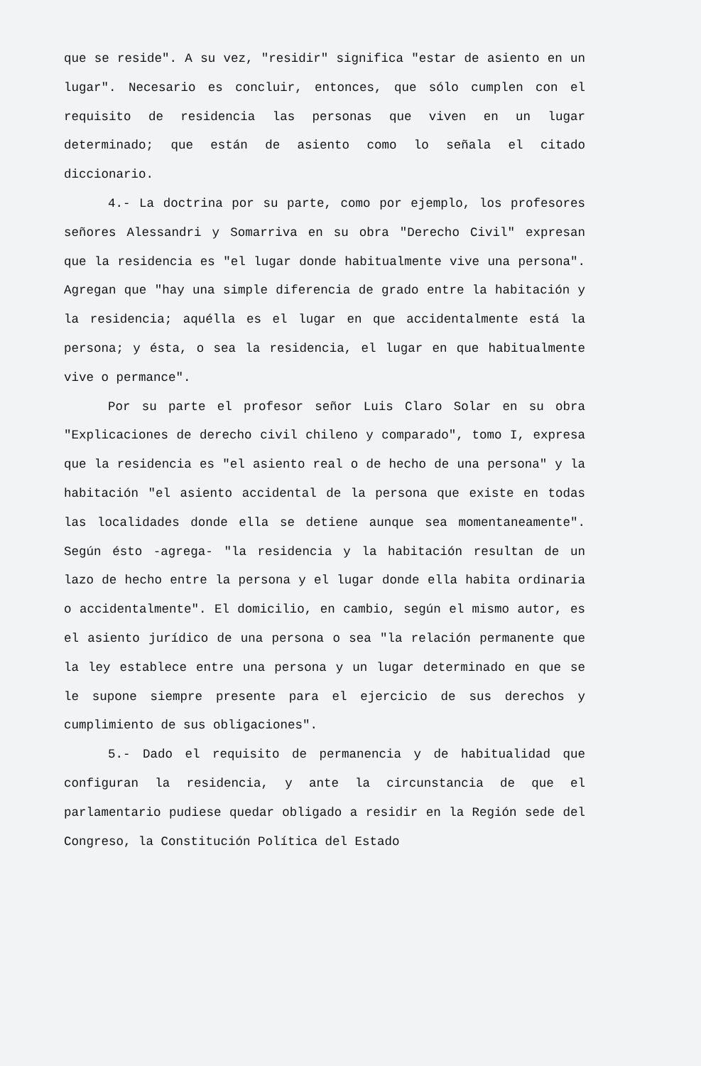que se reside". A su vez, "residir" significa "estar de asiento en un lugar". Necesario es concluir, entonces, que sólo cumplen con el requisito de residencia las personas que viven en un lugar determinado; que están de asiento como lo señala el citado diccionario.
4.- La doctrina por su parte, como por ejemplo, los profesores señores Alessandri y Somarriva en su obra "Derecho Civil" expresan que la residencia es "el lugar donde habitualmente vive una persona". Agregan que "hay una simple diferencia de grado entre la habitación y la residencia; aquélla es el lugar en que accidentalmente está la persona; y ésta, o sea la residencia, el lugar en que habitualmente vive o permance".
Por su parte el profesor señor Luis Claro Solar en su obra "Explicaciones de derecho civil chileno y comparado", tomo I, expresa que la residencia es "el asiento real o de hecho de una persona" y la habitación "el asiento accidental de la persona que existe en todas las localidades donde ella se detiene aunque sea momentaneamente". Según ésto -agrega- "la residencia y la habitación resultan de un lazo de hecho entre la persona y el lugar donde ella habita ordinaria o accidentalmente". El domicilio, en cambio, según el mismo autor, es el asiento jurídico de una persona o sea "la relación permanente que la ley establece entre una persona y un lugar determinado en que se le supone siempre presente para el ejercicio de sus derechos y cumplimiento de sus obligaciones".
5.- Dado el requisito de permanencia y de habitualidad que configuran la residencia, y ante la circunstancia de que el parlamentario pudiese quedar obligado a residir en la Región sede del Congreso, la Constitución Política del Estado